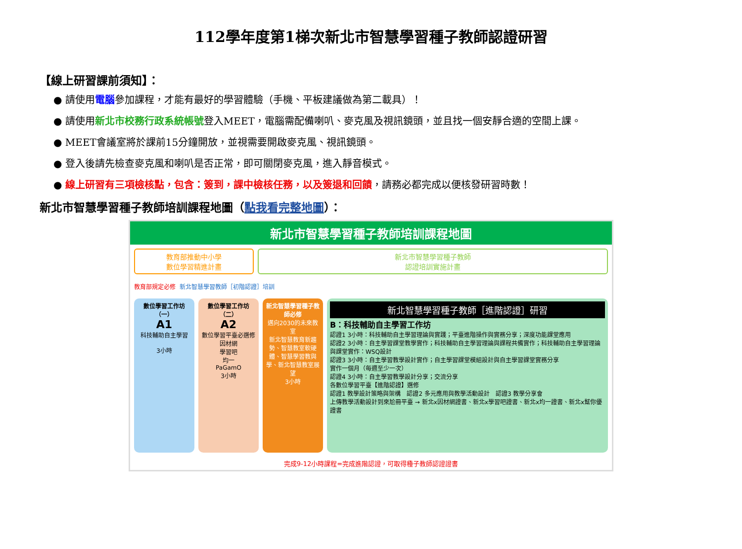112學年度第1梯次新北市智慧學習種子教師認證研習
【線上研習課前須知】：
● 請使用電腦參加課程，才能有最好的學習體驗（手機、平板建議做為第二載具）！
● 請使用新北市校務行政系統帳號登入MEET，電腦需配備喇叭、麥克風及視訊鏡頭，並且找一個安靜合適的空間上課。
● MEET會議室將於課前15分鐘開放，並視需要開啟麥克風、視訊鏡頭。
● 登入後請先檢查麥克風和喇叭是否正常，即可關閉麥克風，進入靜音模式。
● 線上研習有三項檢核點，包含：簽到，課中檢核任務，以及簽退和回饋，請務必都完成以便核發研習時數！
新北市智慧學習種子教師培訓課程地圖（點我看完整地圖）：
新北市智慧學習種子教師培訓課程地圖
教育部推動中小學
數位學習精進計畫
新北市智慧學習種子教師
認證培訓實施計畫
教育部規定必修 新北智慧學習教師［初階認證］培訓
數位學習工作坊（一）
A1
科技輔助自主學習
3小時
數位學習工作坊（二）
A2
數位學習平臺必選修
因材網
學習吧
均一
PaGamO
3小時
新北智慧學習種子教師必修
邁向2030的未來教室
新北智慧教育新趨勢、智慧教室軟硬體、智慧學習教與學、新北智慧教室展望
3小時
新北智慧學習種子教師［進階認證］研習
B：科技輔助自主學習工作坊
認證1 3小時：科技輔助自主學習理論與實踐；平臺進階操作與實務分享；深度功能課堂應用
認證2 3小時：自主學習課堂教學實作；科技輔助自主學習理論與課程共備實作；科技輔助自主學習理論與課堂實作：WSQ設計
認證3 3小時：自主學習教學設計實作；自主學習課堂模組設計與自主學習課堂實務分享
實作一個月（每週至少一次）
認證4 3小時：自主學習教學設計分享；交流分享
各數位學習平臺【進階認證】選修
認證1 教學設計策略與架構　認證2 多元應用與教學活動設計　認證3 教學分享會
上傳教學活動設計到來尬冊平臺 → 新北x因材網證書、新北x學習吧證書、新北x均一證書、新北x幫你優證書
完成9-12小時課程=完成進階認證，可取得種子教師認證證書